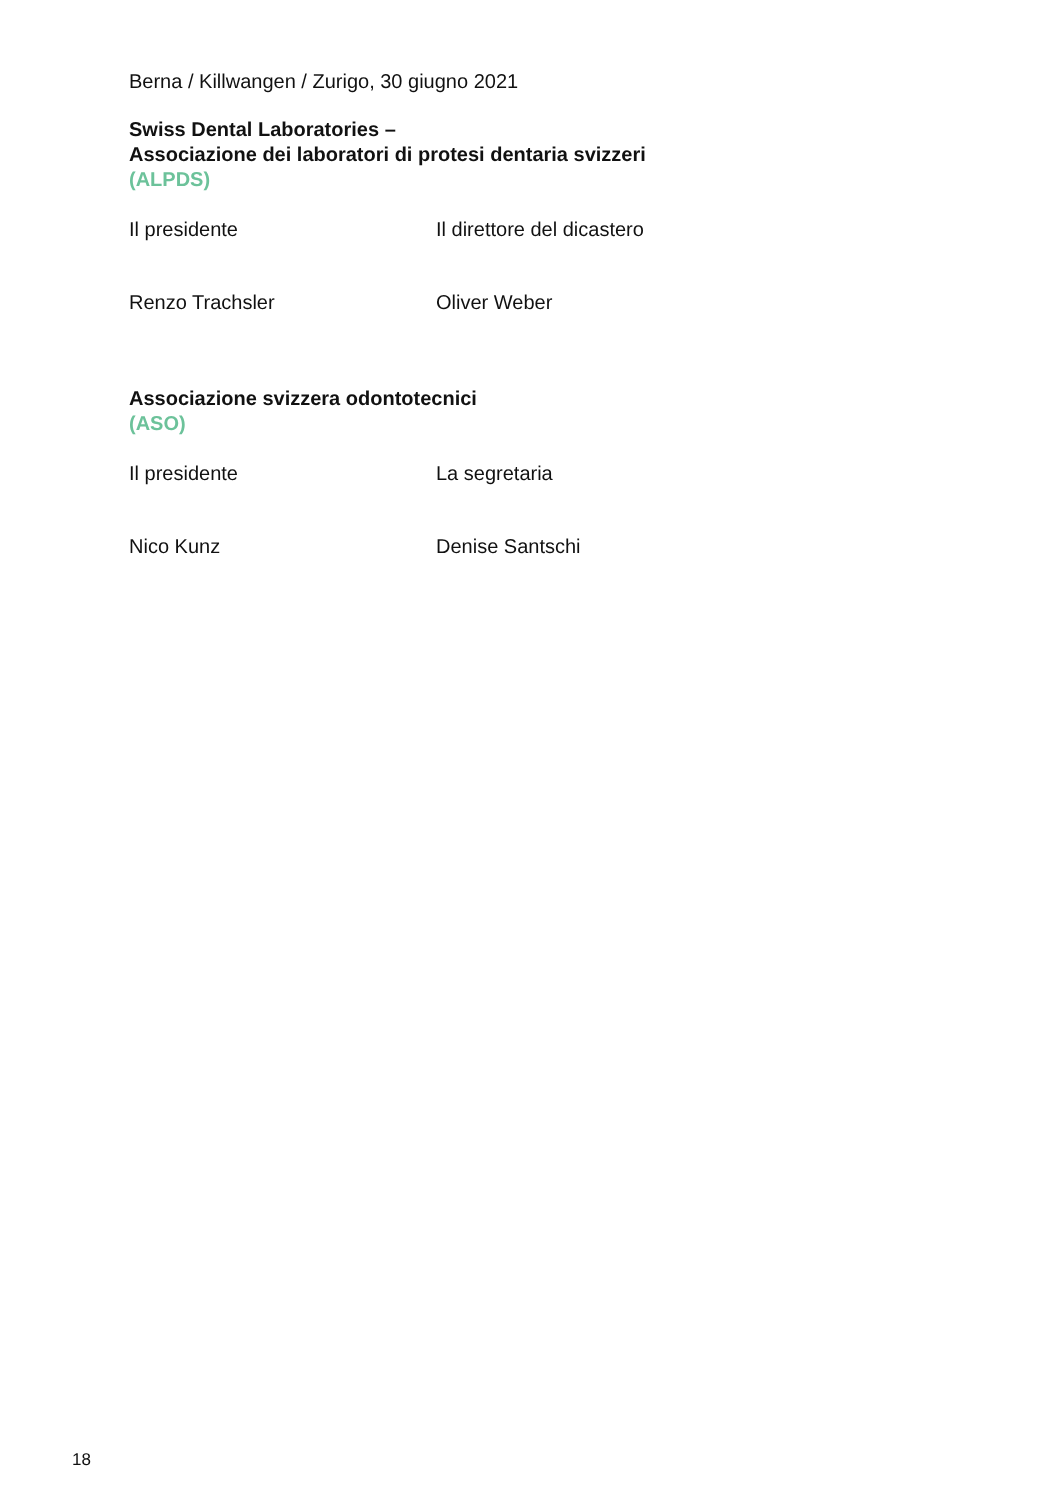Berna / Killwangen / Zurigo, 30 giugno 2021
Swiss Dental Laboratories –
Associazione dei laboratori di protesi dentaria svizzeri
(ALPDS)
Il presidente Il direttore del dicastero
Renzo Trachsler Oliver Weber
Associazione svizzera odontotecnici
(ASO)
Il presidente La segretaria
Nico Kunz Denise Santschi
18